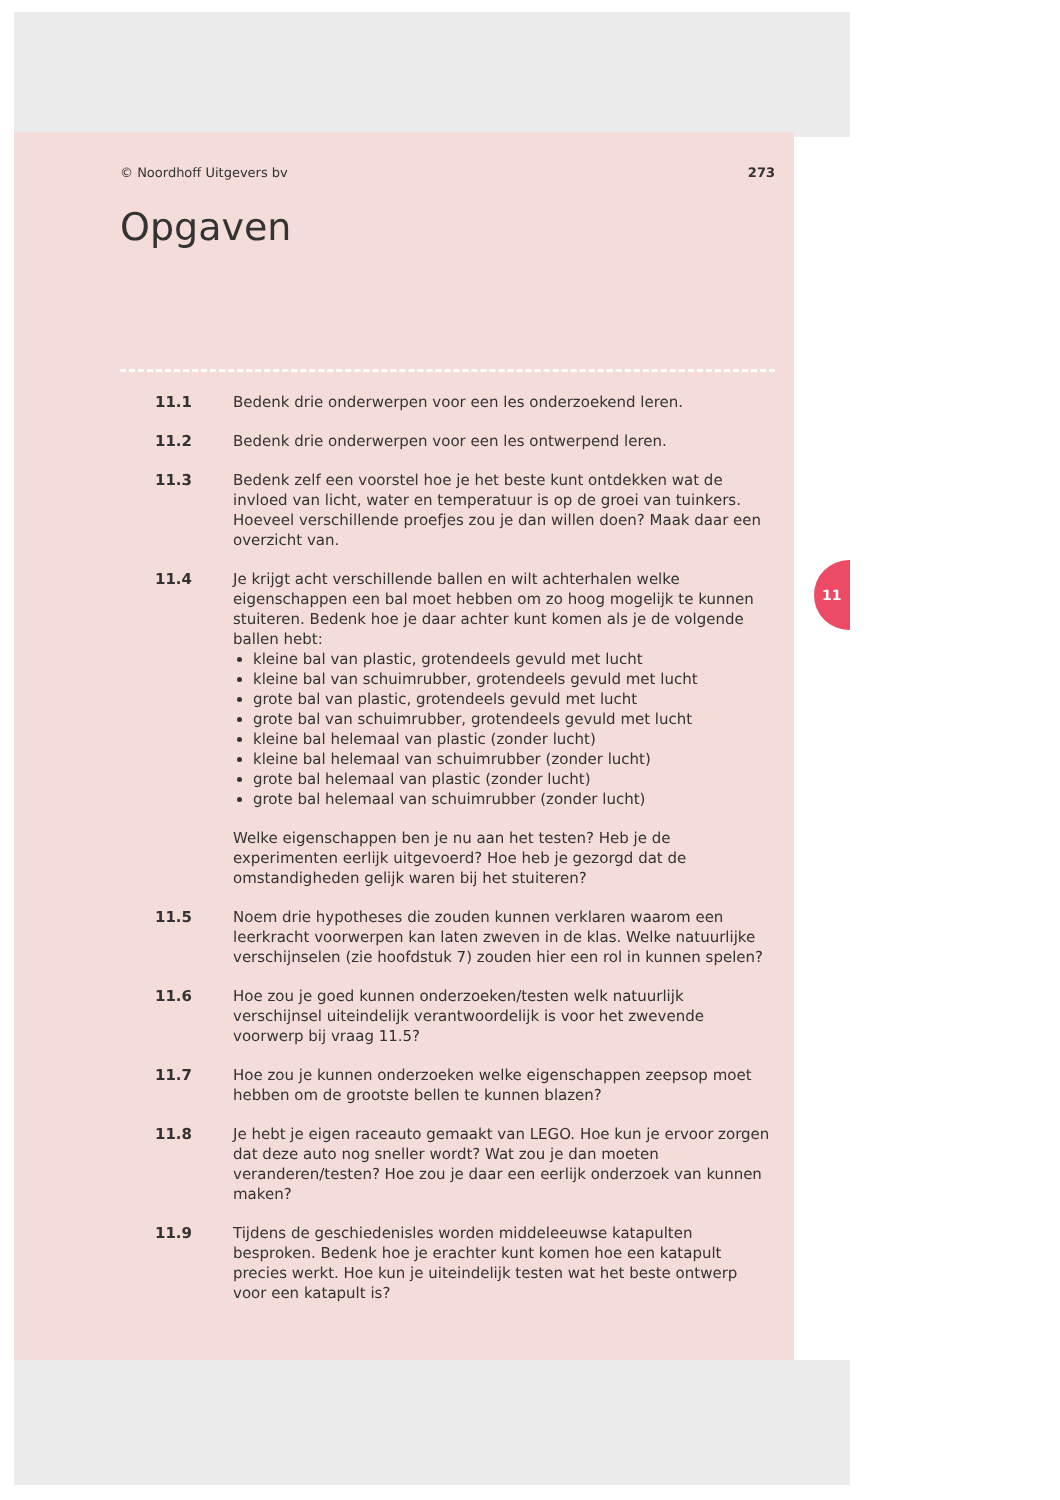11
© Noordhoff Uitgevers bv 273
Opgaven
11.1 Bedenk drie onderwerpen voor een les onderzoekend leren.
11.2 Bedenk drie onderwerpen voor een les ontwerpend leren.
11.3 Bedenk zelf een voorstel hoe je het beste kunt ontdekken wat de invloed van licht, water en temperatuur is op de groei van tuinkers. Hoeveel verschillende proefjes zou je dan willen doen? Maak daar een overzicht van.
11.4 Je krijgt acht verschillende ballen en wilt achterhalen welke eigenschappen een bal moet hebben om zo hoog mogelijk te kunnen stuiteren. Bedenk hoe je daar achter kunt komen als je de volgende ballen hebt:
kleine bal van plastic, grotendeels gevuld met lucht
kleine bal van schuimrubber, grotendeels gevuld met lucht
grote bal van plastic, grotendeels gevuld met lucht
grote bal van schuimrubber, grotendeels gevuld met lucht
kleine bal helemaal van plastic (zonder lucht)
kleine bal helemaal van schuimrubber (zonder lucht)
grote bal helemaal van plastic (zonder lucht)
grote bal helemaal van schuimrubber (zonder lucht)
Welke eigenschappen ben je nu aan het testen? Heb je de experimenten eerlijk uitgevoerd? Hoe heb je gezorgd dat de omstandigheden gelijk waren bij het stuiteren?
11.5 Noem drie hypotheses die zouden kunnen verklaren waarom een leerkracht voorwerpen kan laten zweven in de klas. Welke natuurlijke verschijnselen (zie hoofdstuk 7) zouden hier een rol in kunnen spelen?
11.6 Hoe zou je goed kunnen onderzoeken/testen welk natuurlijk verschijnsel uiteindelijk verantwoordelijk is voor het zwevende voorwerp bij vraag 11.5?
11.7 Hoe zou je kunnen onderzoeken welke eigenschappen zeepsop moet hebben om de grootste bellen te kunnen blazen?
11.8 Je hebt je eigen raceauto gemaakt van LEGO. Hoe kun je ervoor zorgen dat deze auto nog sneller wordt? Wat zou je dan moeten veranderen/testen? Hoe zou je daar een eerlijk onderzoek van kunnen maken?
11.9 Tijdens de geschiedenisles worden middeleeuwse katapulten besproken. Bedenk hoe je erachter kunt komen hoe een katapult precies werkt. Hoe kun je uiteindelijk testen wat het beste ontwerp voor een katapult is?